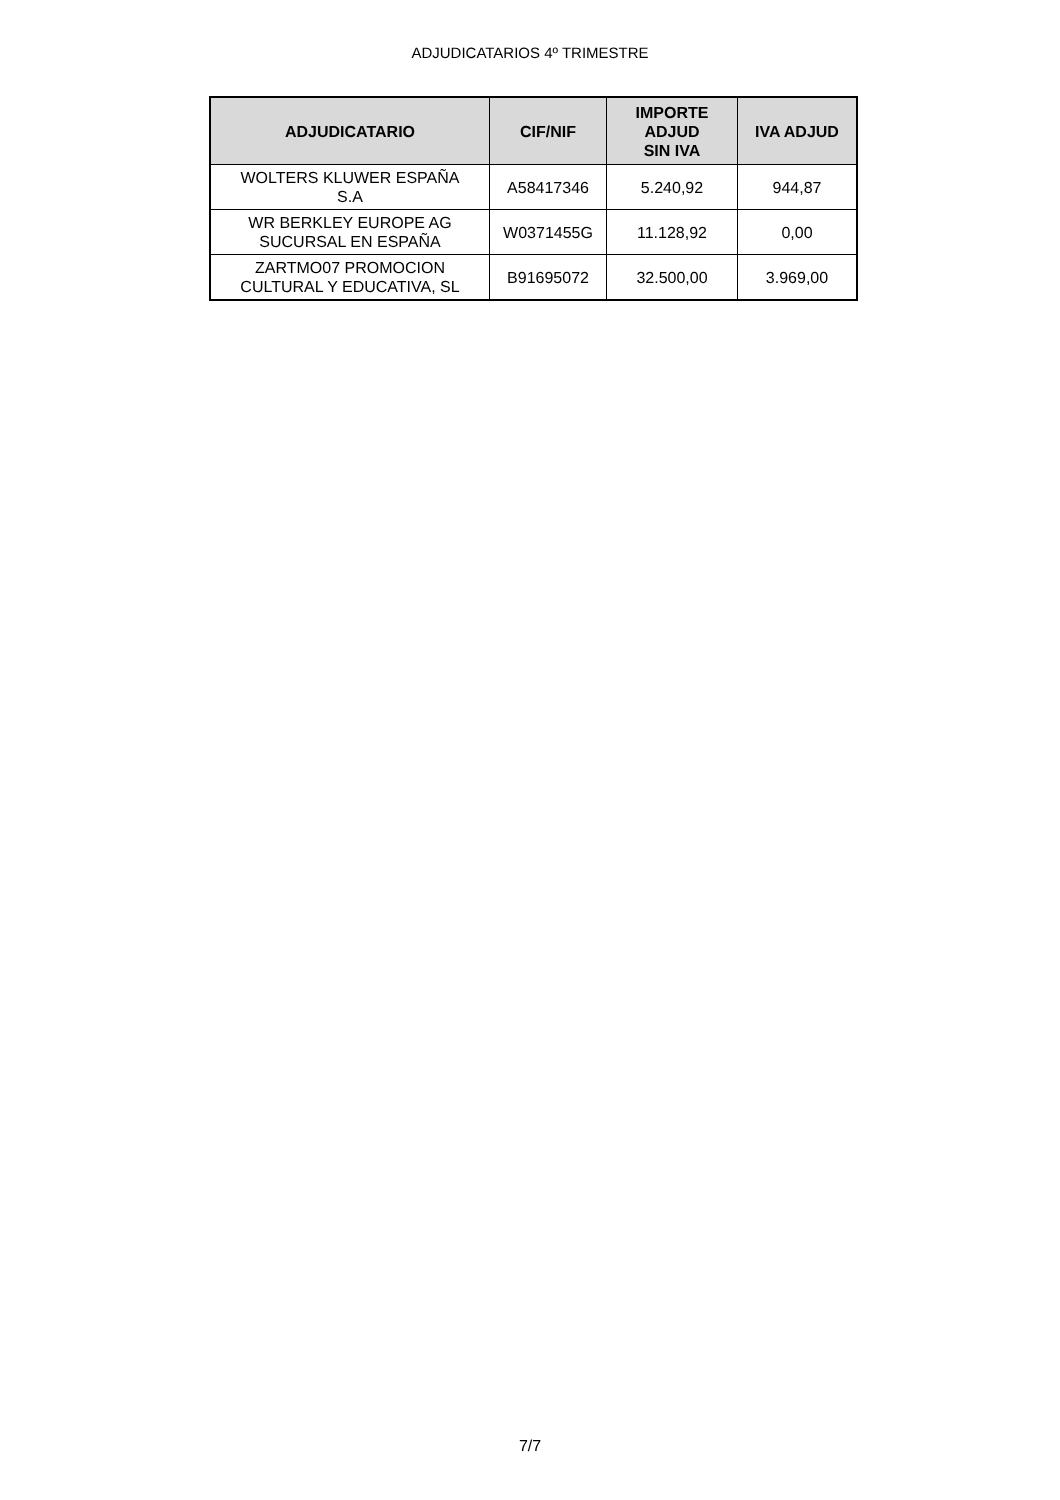ADJUDICATARIOS 4º TRIMESTRE
| ADJUDICATARIO | CIF/NIF | IMPORTE ADJUD SIN IVA | IVA ADJUD |
| --- | --- | --- | --- |
| WOLTERS KLUWER ESPAÑA S.A | A58417346 | 5.240,92 | 944,87 |
| WR BERKLEY EUROPE AG SUCURSAL EN ESPAÑA | W0371455G | 11.128,92 | 0,00 |
| ZARTMO07 PROMOCION CULTURAL Y EDUCATIVA, SL | B91695072 | 32.500,00 | 3.969,00 |
7/7